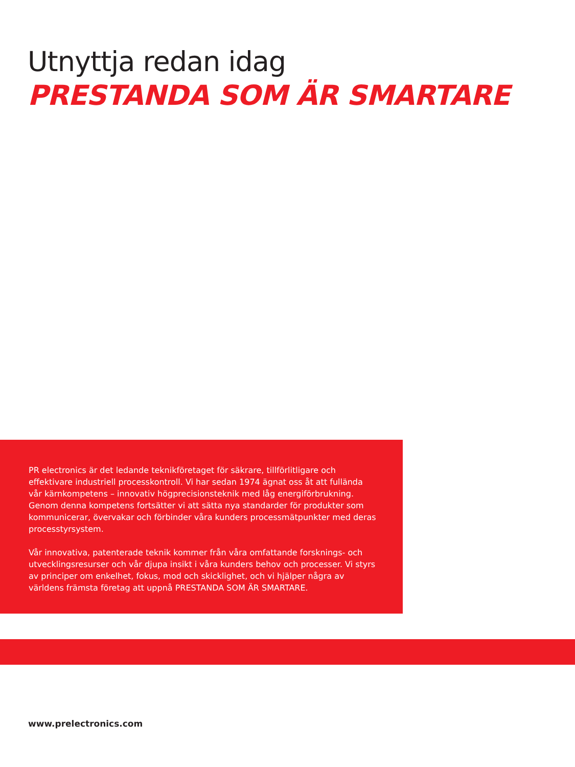Utnyttja redan idag
PRESTANDA SOM ÄR SMARTARE
PR electronics är det ledande teknikföretaget för säkrare, tillförlitligare och effektivare industriell processkontroll. Vi har sedan 1974 ägnat oss åt att fullända vår kärnkompetens – innovativ högprecisionsteknik med låg energiförbrukning. Genom denna kompetens fortsätter vi att sätta nya standarder för produkter som kommunicerar, övervakar och förbinder våra kunders processmätpunkter med deras processtyrsystem.
Vår innovativa, patenterade teknik kommer från våra omfattande forsknings- och utvecklingsresurser och vår djupa insikt i våra kunders behov och processer. Vi styrs av principer om enkelhet, fokus, mod och skicklighet, och vi hjälper några av världens främsta företag att uppnå PRESTANDA SOM ÄR SMARTARE.
www.prelectronics.com